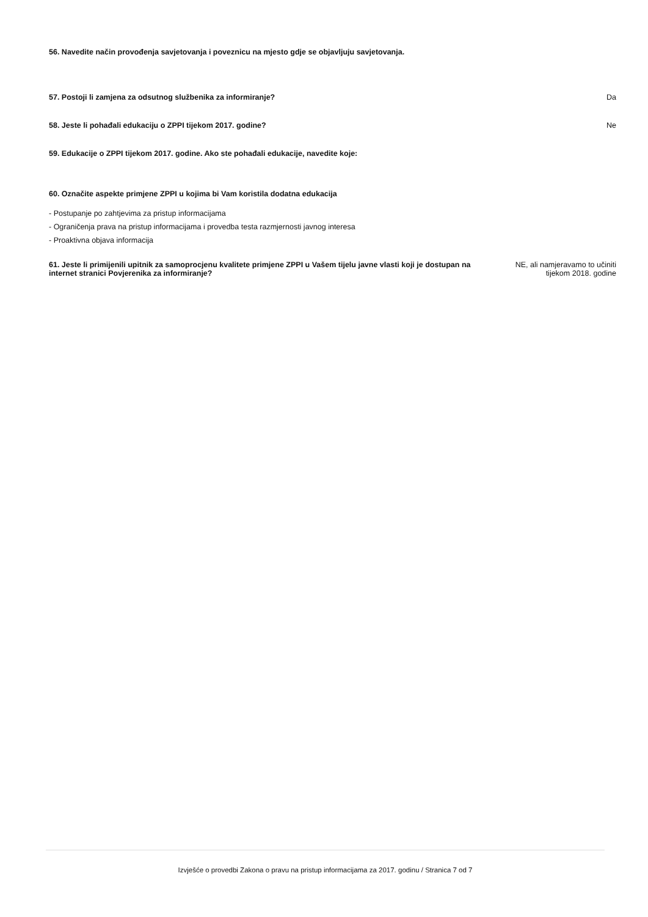56. Navedite način provođenja savjetovanja i poveznicu na mjesto gdje se objavljuju savjetovanja.
57. Postoji li zamjena za odsutnog službenika za informiranje? Da
58. Jeste li pohađali edukaciju o ZPPI tijekom 2017. godine? Ne
59. Edukacije o ZPPI tijekom 2017. godine. Ako ste pohađali edukacije, navedite koje:
60. Označite aspekte primjene ZPPI u kojima bi Vam koristila dodatna edukacija
- Postupanje po zahtjevima za pristup informacijama
- Ograničenja prava na pristup informacijama i provedba testa razmjernosti javnog interesa
- Proaktivna objava informacija
61. Jeste li primijenili upitnik za samoprocjenu kvalitete primjene ZPPI u Vašem tijelu javne vlasti koji je dostupan na internet stranici Povjerenika za informiranje? NE, ali namjeravamo to učiniti
tijekom 2018. godine
Izvješće o provedbi Zakona o pravu na pristup informacijama za 2017. godinu / Stranica 7 od 7